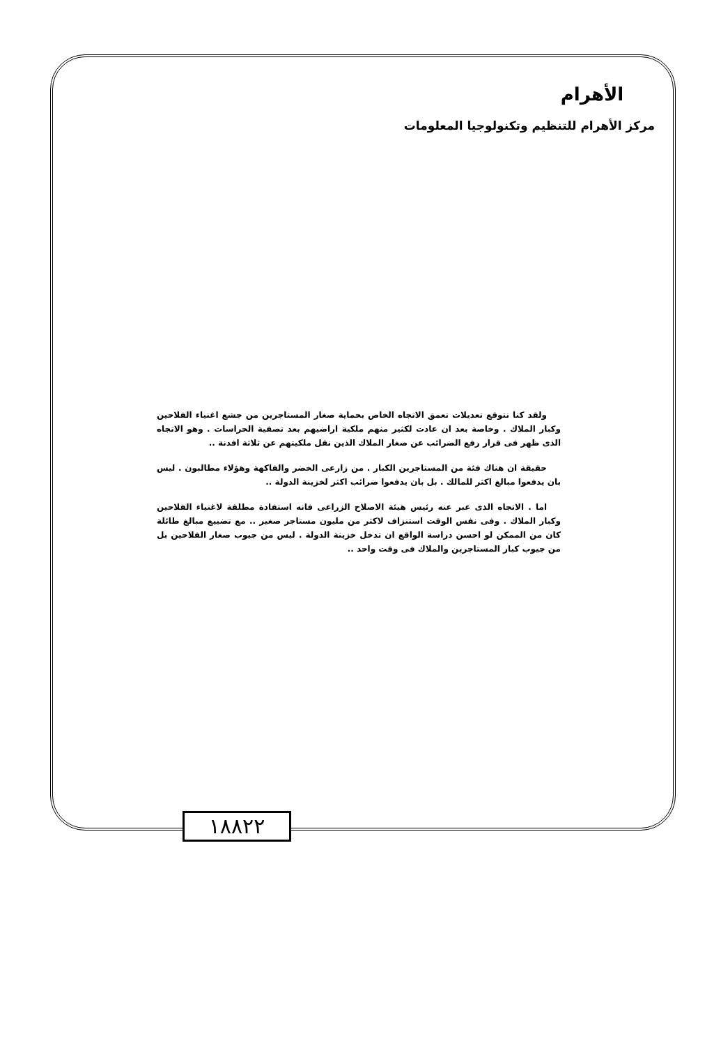الأهرام
مركز الأهرام للتنظيم وتكنولوجيا المعلومات
ولقد كنا نتوقع تعديلات تعمق الاتجاه الخاص بحماية صغار المستاجرين من جشع اغنياء الفلاحين وكبار الملاك . وخاصة بعد ان عادت لكثير منهم ملكية اراضيهم بعد تصفية الحراسات . وهو الاتجاه الذى ظهر فى قرار رفع الضرائب عن صغار الملاك الذين نقل ملكيتهم عن ثلاثة افدنة ..
حقيقة ان هناك فئة من المستاجرين الكبار . من زارعى الخضر والفاكهة وهؤلاء مطالبون . ليس بان يدفعوا مبالغ اكثر للمالك . بل بان يدفعوا ضرائب اكثر لخزينة الدولة ..
اما . الاتجاه الذى عبر عنه رئيس هيئة الاصلاح الزراعى فانه استفادة مطلقة لاغنياء الفلاحين وكبار الملاك . وفى نفس الوقت استنزاف لاكثر من مليون مستاجر صغير .. مع تضييع مبالغ طائلة كان من الممكن لو احسن دراسة الواقع ان تدخل خزينة الدولة . ليس من جيوب صغار الفلاحين بل من جيوب كبار المستاجرين والملاك فى وقت واحد ..
١٨٨٢٢